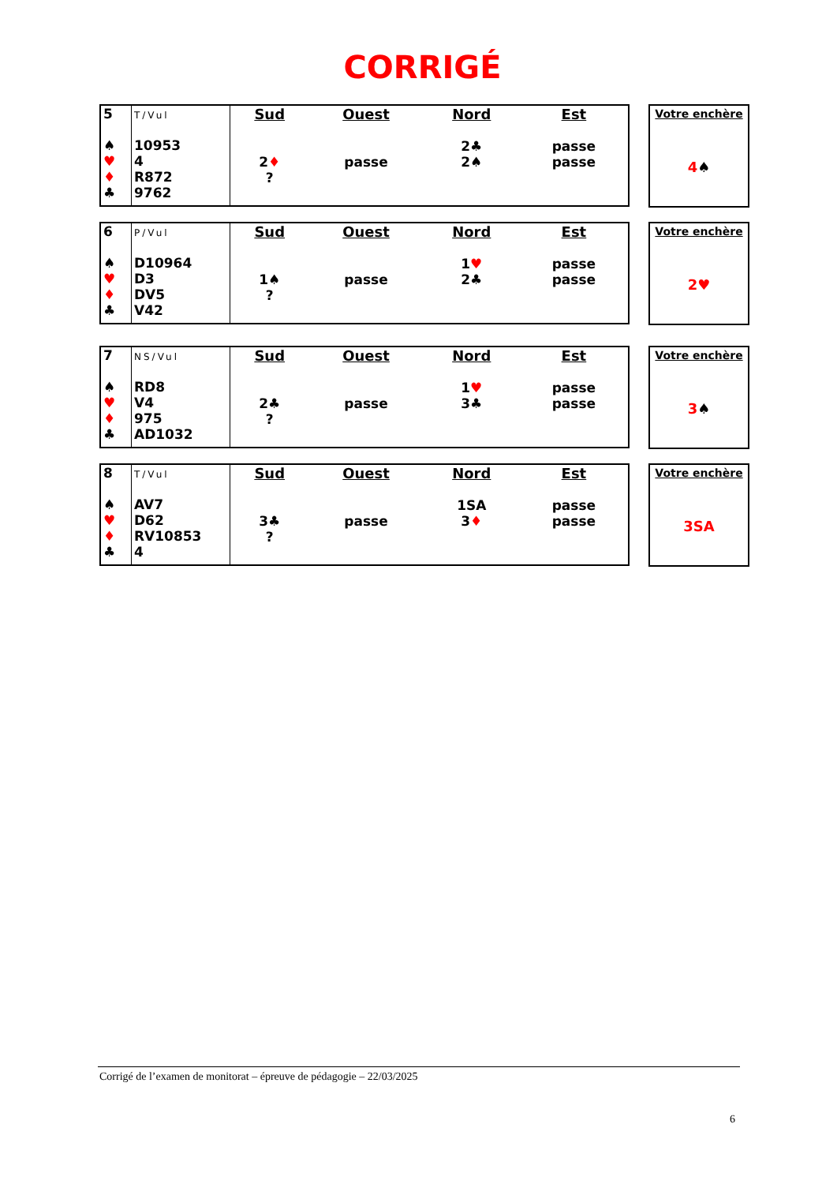CORRIGÉ
| 5 ♠ ♥ ♦ ♣ | T/Vul 10953 4 R872 9762 | Sud 2 ♦ ? | Ouest passe | Nord 2♣ 2♠ | Est passe passe |
Votre enchère
4♠
| 6 ♠ ♥ ♦ ♣ | P/Vul D10964 D3 DV5 V42 | Sud 1♠ ? | Ouest passe | Nord 1 ♥ 2♣ | Est passe passe |
Votre enchère
2♥
| 7 ♠ ♥ ♦ ♣ | NS/Vul RD8 V4 975 AD1032 | Sud 2♣ ? | Ouest passe | Nord 1 ♥ 3♣ | Est passe passe |
Votre enchère
3♠
| 8 ♠ ♥ ♦ ♣ | T/Vul AV7 D62 RV10853 4 | Sud 3♣ ? | Ouest passe | Nord 1SA 3 ♦ | Est passe passe |
Votre enchère
3SA
Corrigé de l’examen de monitorat – épreuve de pédagogie – 22/03/2025
6